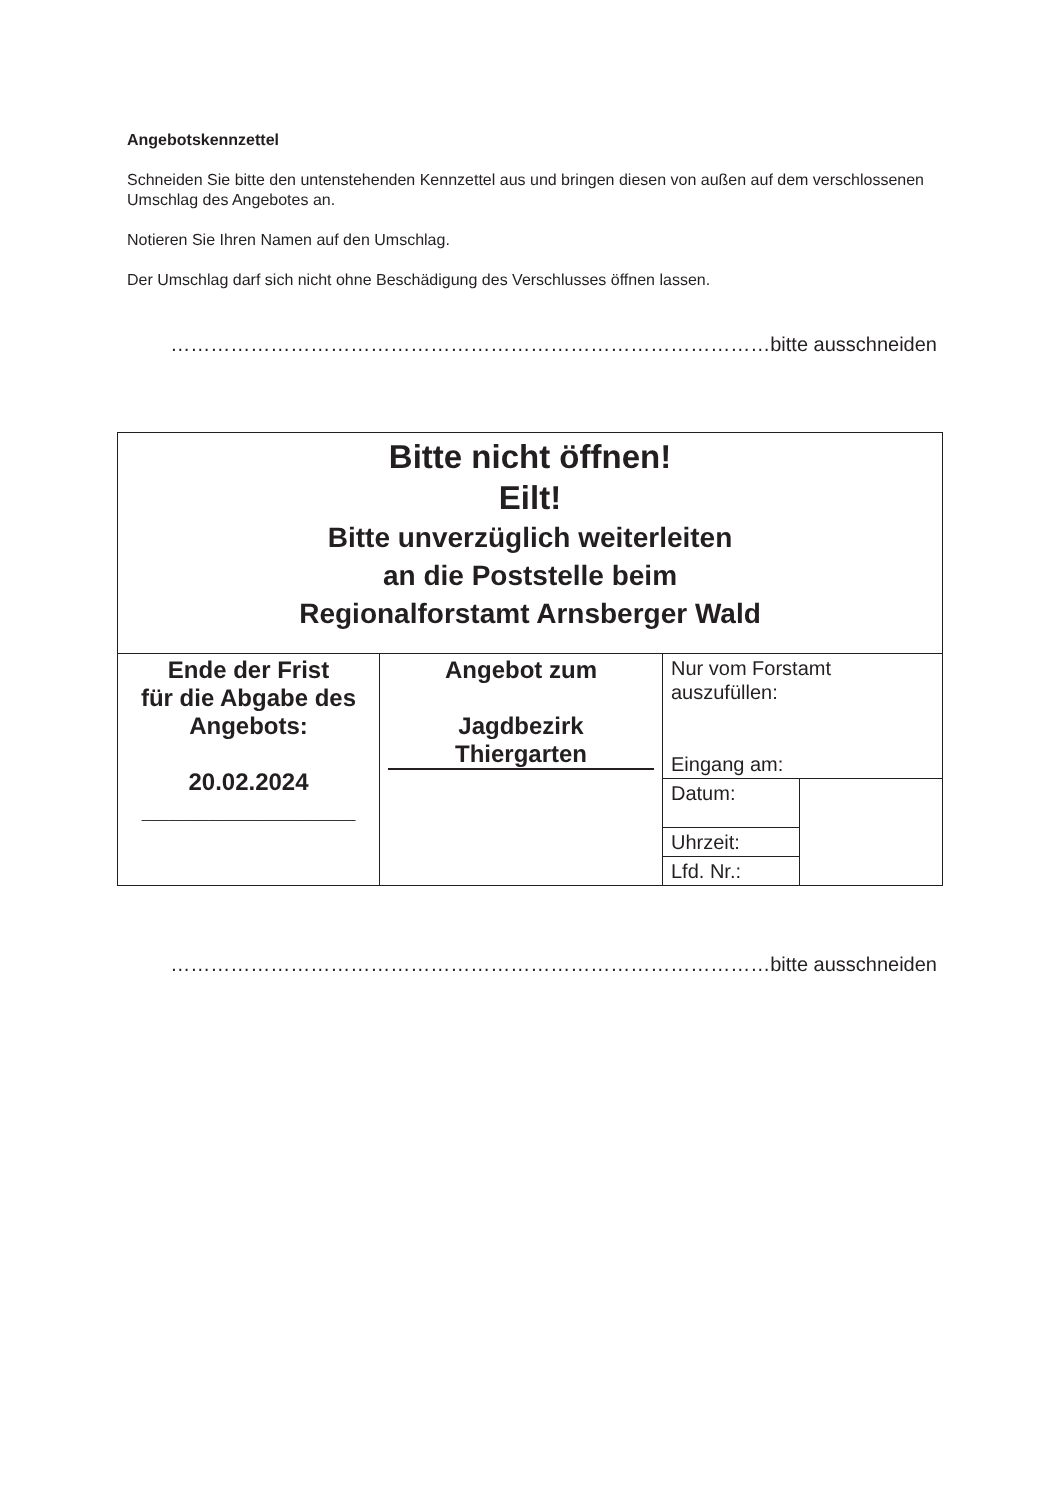Angebotskennzettel
Schneiden Sie bitte den untenstehenden Kennzettel aus und bringen diesen von außen auf dem verschlossenen Umschlag des Angebotes an.
Notieren Sie Ihren Namen auf den Umschlag.
Der Umschlag darf sich nicht ohne Beschädigung des Verschlusses öffnen lassen.
………………………………………………………………………………bitte ausschneiden
| Bitte nicht öffnen! Eilt! Bitte unverzüglich weiterleiten an die Poststelle beim Regionalforstamt Arnsberger Wald | | | |
| Ende der Frist für die Abgabe des Angebots: 20.02.2024 ________________ | Angebot zum Jagdbezirk Thiergarten | Nur vom Forstamt auszufüllen: Eingang am: | |
| | | Datum: | |
| | | Uhrzeit: | |
| | | Lfd. Nr.: | |
………………………………………………………………………………bitte ausschneiden